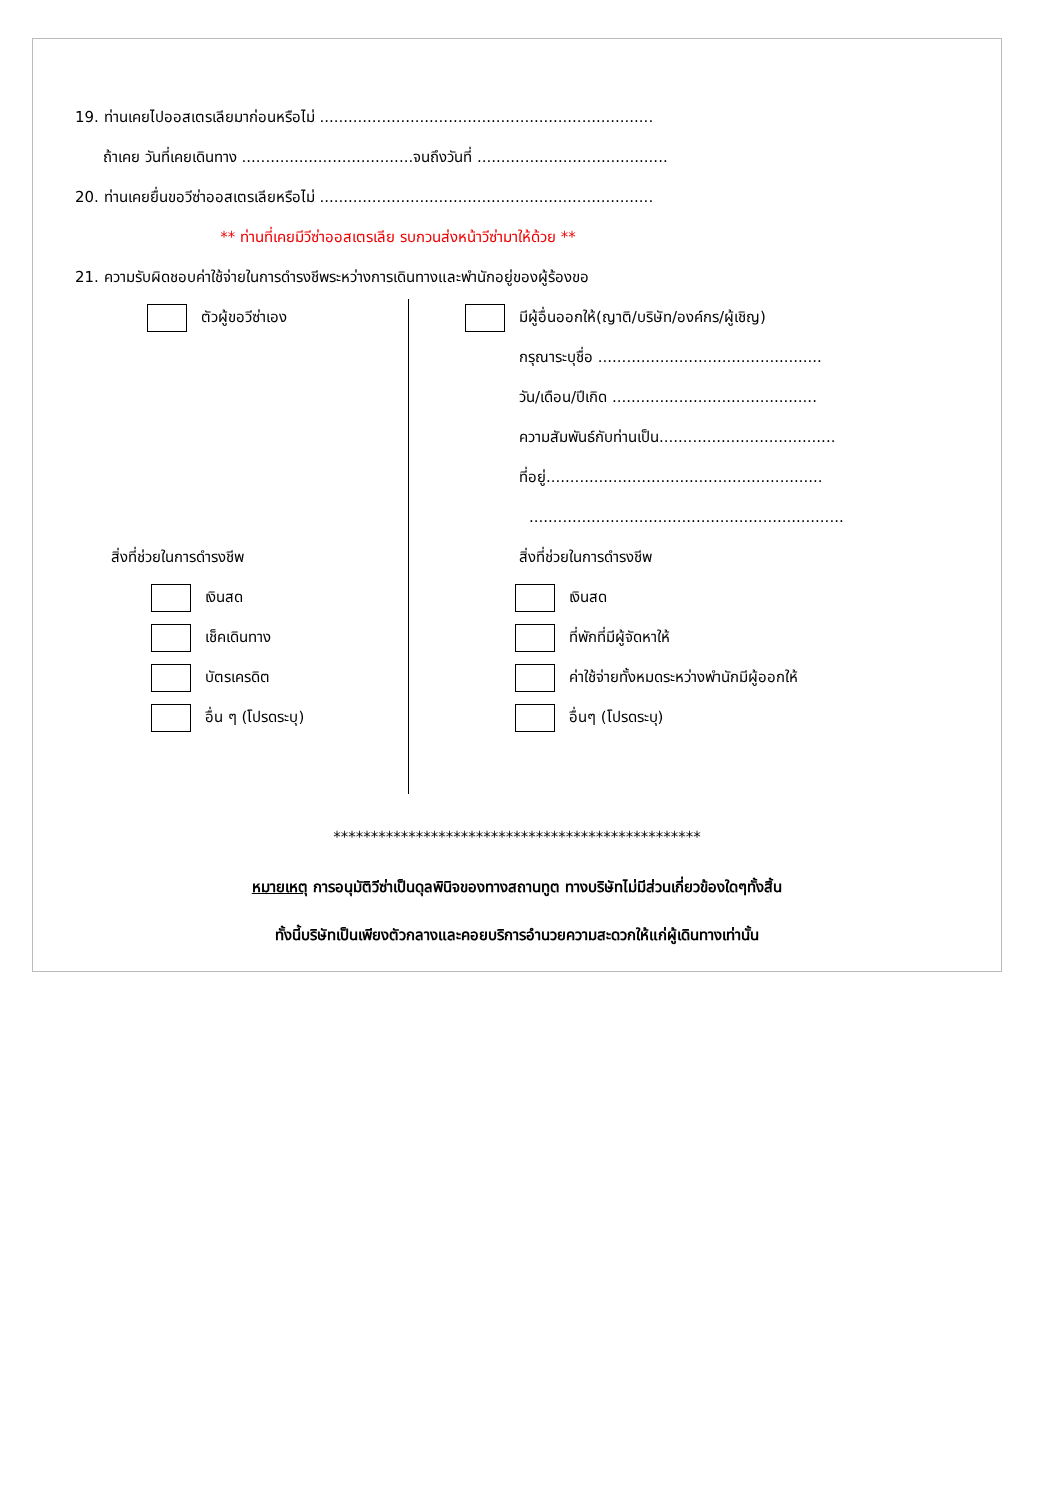19. ท่านเคยไปออสเตรเลียมาก่อนหรือไม่ ......................................................................
ถ้าเคย วันที่เคยเดินทาง ....................................จนถึงวันที่ ........................................
20. ท่านเคยยื่นขอวีซ่าออสเตรเลียหรือไม่ ......................................................................
** ท่านที่เคยมีวีซ่าออสเตรเลีย รบกวนส่งหน้าวีซ่ามาให้ด้วย **
21. ความรับผิดชอบค่าใช้จ่ายในการดำรงชีพระหว่างการเดินทางและพำนักอยู่ของผู้ร้องขอ
ตัวผู้ขอวีซ่าเอง
สิ่งที่ช่วยในการดำรงชีพ
เงินสด
เช็คเดินทาง
บัตรเครดิต
อื่น ๆ (โปรดระบุ)
มีผู้อื่นออกให้(ญาติ/บริษัท/องค์กร/ผู้เชิญ)
กรุณาระบุชื่อ ...............................................
วัน/เดือน/ปีเกิด ...........................................
ความสัมพันธ์กับท่านเป็น.....................................
ที่อยู่..........................................................
..................................................................
สิ่งที่ช่วยในการดำรงชีพ
เงินสด
ที่พักที่มีผู้จัดหาให้
ค่าใช้จ่ายทั้งหมดระหว่างพำนักมีผู้ออกให้
อื่นๆ (โปรดระบุ)
*************************************************
หมายเหตุ การอนุมัติวีซ่าเป็นดุลพินิจของทางสถานทูต ทางบริษัทไม่มีส่วนเกี่ยวข้องใดๆทั้งสิ้น
ทั้งนี้บริษัทเป็นเพียงตัวกลางและคอยบริการอำนวยความสะดวกให้แก่ผู้เดินทางเท่านั้น